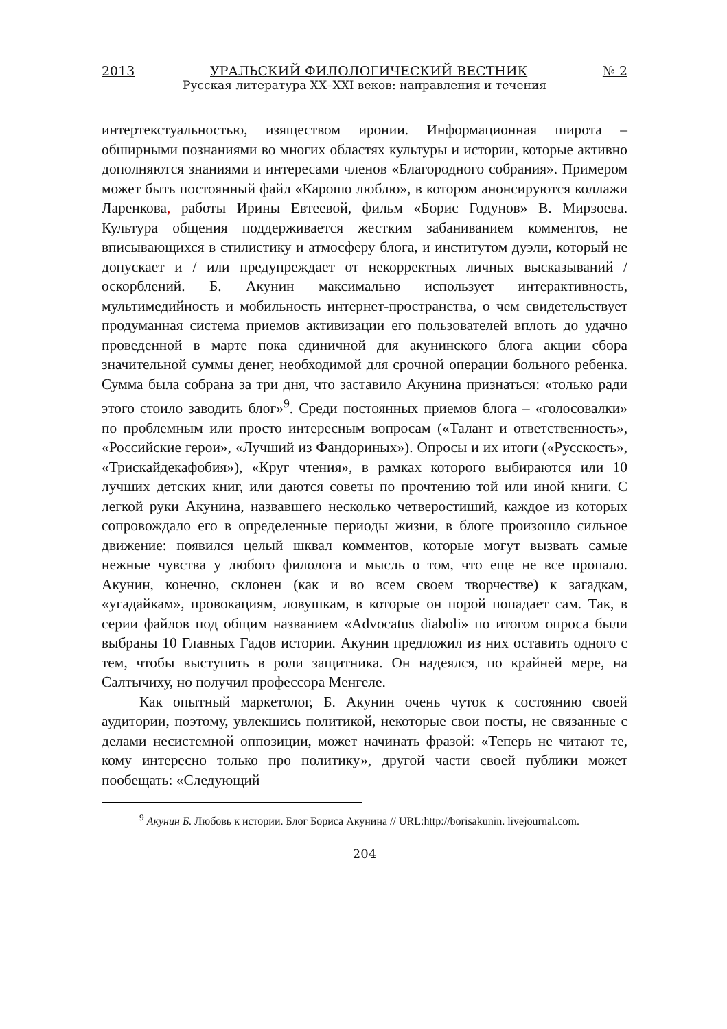2013 УРАЛЬСКИЙ ФИЛОЛОГИЧЕСКИЙ ВЕСТНИК № 2
Русская литература XX–XXI веков: направления и течения
интертекстуальностью, изяществом иронии. Информационная широта – обширными познаниями во многих областях культуры и истории, которые активно дополняются знаниями и интересами членов «Благородного собрания». Примером может быть постоянный файл «Карошо люблю», в котором анонсируются коллажи Ларенкова, работы Ирины Евтеевой, фильм «Борис Годунов» В. Мирзоева. Культура общения поддерживается жестким забаниванием комментов, не вписывающихся в стилистику и атмосферу блога, и институтом дуэли, который не допускает и / или предупреждает от некорректных личных высказываний / оскорблений. Б. Акунин максимально использует интерактивность, мультимедийность и мобильность интернет-пространства, о чем свидетельствует продуманная система приемов активизации его пользователей вплоть до удачно проведенной в марте пока единичной для акунинского блога акции сбора значительной суммы денег, необходимой для срочной операции больного ребенка. Сумма была собрана за три дня, что заставило Акунина признаться: «только ради этого стоило заводить блог»<sup>9</sup>. Среди постоянных приемов блога – «голосовалки» по проблемным или просто интересным вопросам («Талант и ответственность», «Российские герои», «Лучший из Фандориных»). Опросы и их итоги («Русскость», «Трискайдекафобия»), «Круг чтения», в рамках которого выбираются или 10 лучших детских книг, или даются советы по прочтению той или иной книги. С легкой руки Акунина, назвавшего несколько четверостиший, каждое из которых сопровождало его в определенные периоды жизни, в блоге произошло сильное движение: появился целый шквал комментов, которые могут вызвать самые нежные чувства у любого филолога и мысль о том, что еще не все пропало. Акунин, конечно, склонен (как и во всем своем творчестве) к загадкам, «угадайкам», провокациям, ловушкам, в которые он порой попадает сам. Так, в серии файлов под общим названием «Advocatus diaboli» по итогом опроса были выбраны 10 Главных Гадов истории. Акунин предложил из них оставить одного с тем, чтобы выступить в роли защитника. Он надеялся, по крайней мере, на Салтычиху, но получил профессора Менгеле.
Как опытный маркетолог, Б. Акунин очень чуток к состоянию своей аудитории, поэтому, увлекшись политикой, некоторые свои посты, не связанные с делами несистемной оппозиции, может начинать фразой: «Теперь не читают те, кому интересно только про политику», другой части своей публики может пообещать: «Следующий
<sup>9</sup> Акунин Б. Любовь к истории. Блог Бориса Акунина // URL:http://borisakunin. livejournal.com.
204